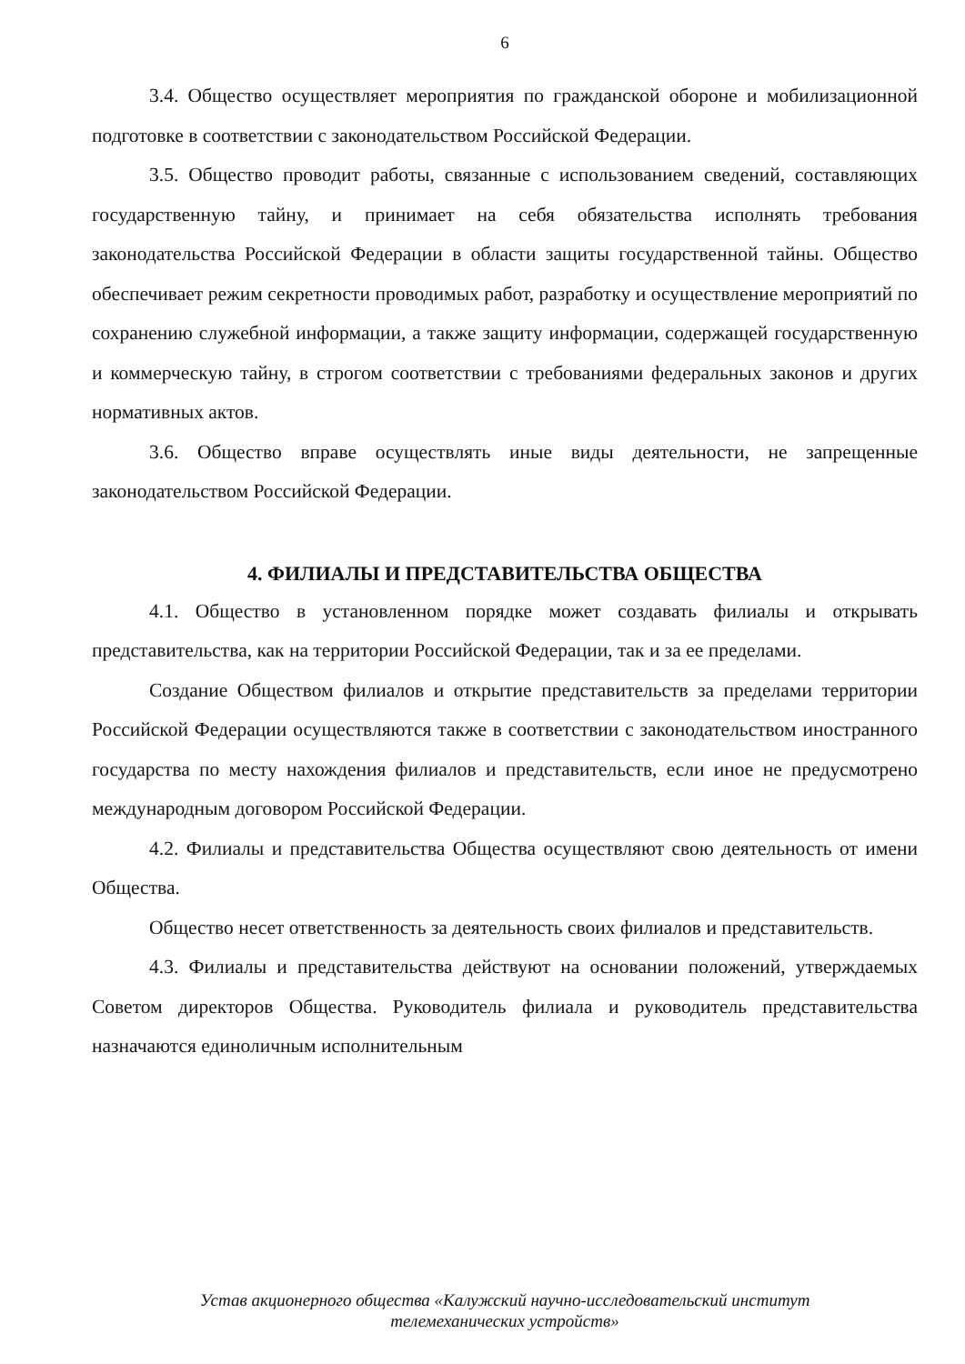6
3.4. Общество осуществляет мероприятия по гражданской обороне и мобилизационной подготовке в соответствии с законодательством Российской Федерации.
3.5. Общество проводит работы, связанные с использованием сведений, составляющих государственную тайну, и принимает на себя обязательства исполнять требования законодательства Российской Федерации в области защиты государственной тайны. Общество обеспечивает режим секретности проводимых работ, разработку и осуществление мероприятий по сохранению служебной информации, а также защиту информации, содержащей государственную и коммерческую тайну, в строгом соответствии с требованиями федеральных законов и других нормативных актов.
3.6. Общество вправе осуществлять иные виды деятельности, не запрещенные законодательством Российской Федерации.
4. ФИЛИАЛЫ И ПРЕДСТАВИТЕЛЬСТВА ОБЩЕСТВА
4.1. Общество в установленном порядке может создавать филиалы и открывать представительства, как на территории Российской Федерации, так и за ее пределами.
Создание Обществом филиалов и открытие представительств за пределами территории Российской Федерации осуществляются также в соответствии с законодательством иностранного государства по месту нахождения филиалов и представительств, если иное не предусмотрено международным договором Российской Федерации.
4.2. Филиалы и представительства Общества осуществляют свою деятельность от имени Общества.
Общество несет ответственность за деятельность своих филиалов и представительств.
4.3. Филиалы и представительства действуют на основании положений, утверждаемых Советом директоров Общества. Руководитель филиала и руководитель представительства назначаются единоличным исполнительным
Устав акционерного общества «Калужский научно-исследовательский институт
телемеханических устройств»